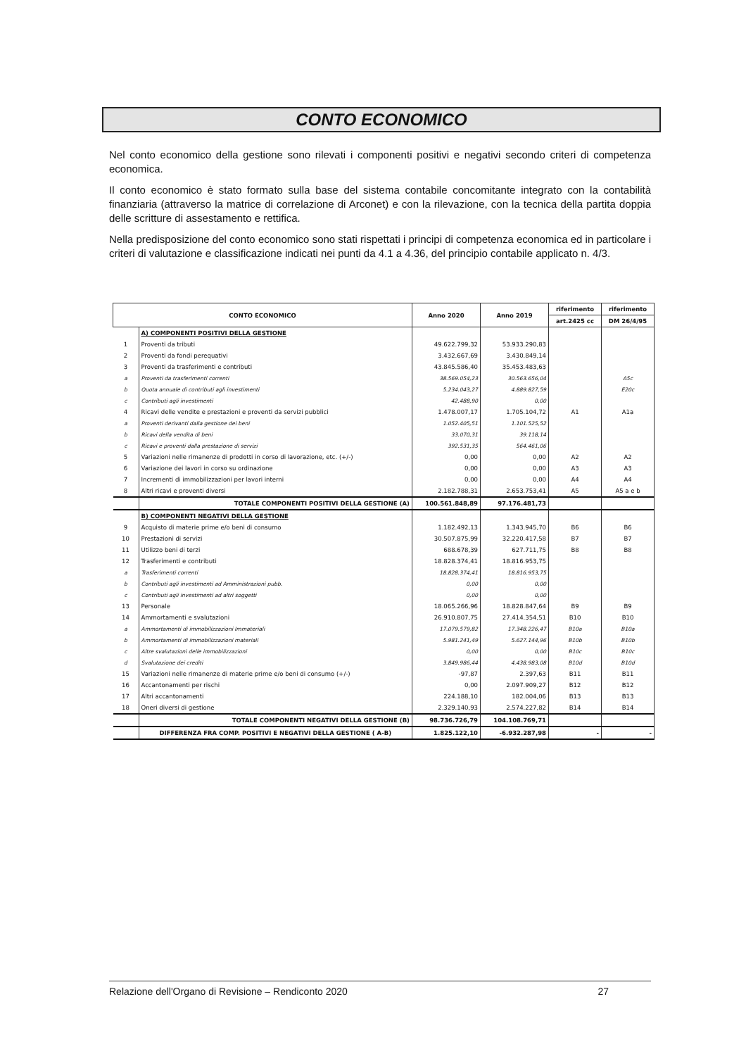CONTO ECONOMICO
Nel conto economico della gestione sono rilevati i componenti positivi e negativi secondo criteri di competenza economica.
Il conto economico è stato formato sulla base del sistema contabile concomitante integrato con la contabilità finanziaria (attraverso la matrice di correlazione di Arconet) e con la rilevazione, con la tecnica della partita doppia delle scritture di assestamento e rettifica.
Nella predisposizione del conto economico sono stati rispettati i principi di competenza economica ed in particolare i criteri di valutazione e classificazione indicati nei punti da 4.1 a 4.36, del principio contabile applicato n. 4/3.
| CONTO ECONOMICO | | Anno 2020 | Anno 2019 | riferimento | riferimento |
| --- | --- | --- | --- | --- | --- |
| | | | | art.2425 cc | DM 26/4/95 |
| | A) COMPONENTI POSITIVI DELLA GESTIONE | | | | |
| 1 | Proventi da tributi | 49.622.799,32 | 53.933.290,83 | | |
| 2 | Proventi da fondi perequativi | 3.432.667,69 | 3.430.849,14 | | |
| 3 | Proventi da trasferimenti e contributi | 43.845.586,40 | 35.453.483,63 | | |
| a | Proventi da trasferimenti correnti | 38.569.054,23 | 30.563.656,04 | | A5c |
| b | Quota annuale di contributi agli investimenti | 5.234.043,27 | 4.889.827,59 | | E20c |
| c | Contributi agli investimenti | 42.488,90 | 0,00 | | |
| 4 | Ricavi delle vendite e prestazioni e proventi da servizi pubblici | 1.478.007,17 | 1.705.104,72 | A1 | A1a |
| a | Proventi derivanti dalla gestione dei beni | 1.052.405,51 | 1.101.525,52 | | |
| b | Ricavi della vendita di beni | 33.070,31 | 39.118,14 | | |
| c | Ricavi e proventi dalla prestazione di servizi | 392.531,35 | 564.461,06 | | |
| 5 | Variazioni nelle rimanenze di prodotti in corso di lavorazione, etc. (+/-) | 0,00 | 0,00 | A2 | A2 |
| 6 | Variazione dei lavori in corso su ordinazione | 0,00 | 0,00 | A3 | A3 |
| 7 | Incrementi di immobilizzazioni per lavori interni | 0,00 | 0,00 | A4 | A4 |
| 8 | Altri ricavi e proventi diversi | 2.182.788,31 | 2.653.753,41 | A5 | A5 a e b |
| | TOTALE COMPONENTI POSITIVI DELLA GESTIONE (A) | 100.561.848,89 | 97.176.481,73 | | |
| | B) COMPONENTI NEGATIVI DELLA GESTIONE | | | | |
| 9 | Acquisto di materie prime e/o beni di consumo | 1.182.492,13 | 1.343.945,70 | B6 | B6 |
| 10 | Prestazioni di servizi | 30.507.875,99 | 32.220.417,58 | B7 | B7 |
| 11 | Utilizzo beni di terzi | 688.678,39 | 627.711,75 | B8 | B8 |
| 12 | Trasferimenti e contributi | 18.828.374,41 | 18.816.953,75 | | |
| a | Trasferimenti correnti | 18.828.374,41 | 18.816.953,75 | | |
| b | Contributi agli investimenti ad Amministrazioni pubb. | 0,00 | 0,00 | | |
| c | Contributi agli investimenti ad altri soggetti | 0,00 | 0,00 | | |
| 13 | Personale | 18.065.266,96 | 18.828.847,64 | B9 | B9 |
| 14 | Ammortamenti e svalutazioni | 26.910.807,75 | 27.414.354,51 | B10 | B10 |
| a | Ammortamenti di immobilizzazioni Immateriali | 17.079.579,82 | 17.348.226,47 | B10a | B10a |
| b | Ammortamenti di immobilizzazioni materiali | 5.981.241,49 | 5.627.144,96 | B10b | B10b |
| c | Altre svalutazioni delle immobilizzazioni | 0,00 | 0,00 | B10c | B10c |
| d | Svalutazione dei crediti | 3.849.986,44 | 4.438.983,08 | B10d | B10d |
| 15 | Variazioni nelle rimanenze di materie prime e/o beni di consumo (+/-) | -97,87 | 2.397,63 | B11 | B11 |
| 16 | Accantonamenti per rischi | 0,00 | 2.097.909,27 | B12 | B12 |
| 17 | Altri accantonamenti | 224.188,10 | 182.004,06 | B13 | B13 |
| 18 | Oneri diversi di gestione | 2.329.140,93 | 2.574.227,82 | B14 | B14 |
| | TOTALE COMPONENTI NEGATIVI DELLA GESTIONE (B) | 98.736.726,79 | 104.108.769,71 | | |
| | DIFFERENZA FRA COMP. POSITIVI E NEGATIVI DELLA GESTIONE ( A-B) | 1.825.122,10 | -6.932.287,98 | - | - |
Relazione dell'Organo di Revisione – Rendiconto 2020 27